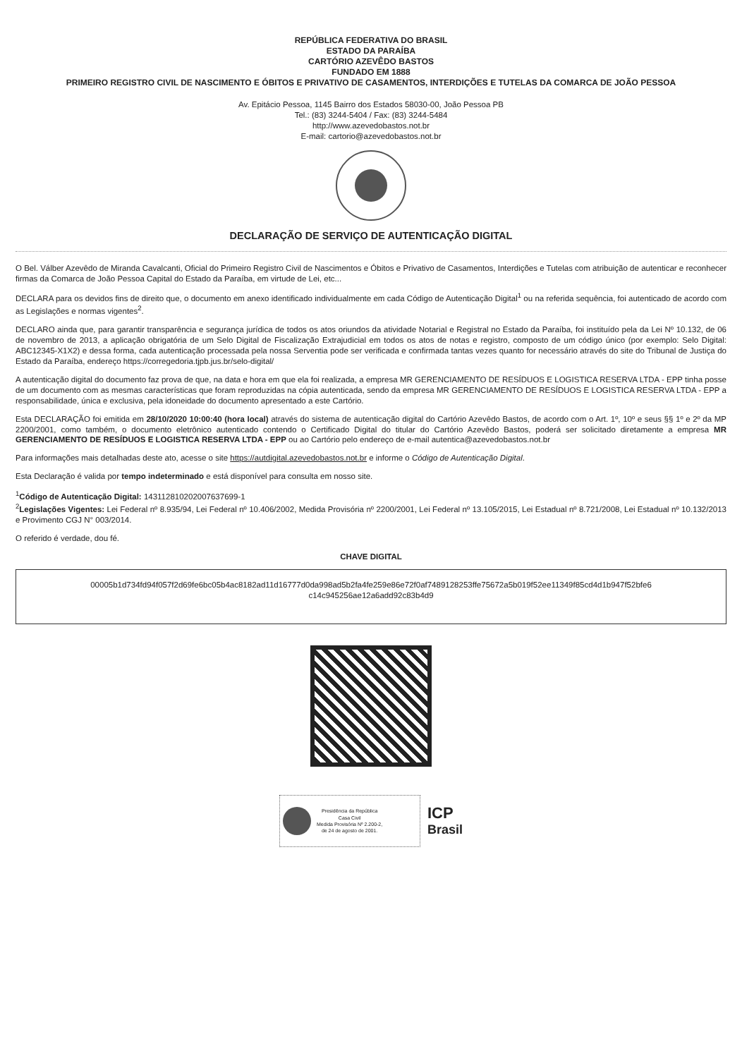REPÚBLICA FEDERATIVA DO BRASIL
ESTADO DA PARAÍBA
CARTÓRIO AZEVÊDO BASTOS
FUNDADO EM 1888
PRIMEIRO REGISTRO CIVIL DE NASCIMENTO E ÓBITOS E PRIVATIVO DE CASAMENTOS, INTERDIÇÕES E TUTELAS DA COMARCA DE JOÃO PESSOA
Av. Epitácio Pessoa, 1145 Bairro dos Estados 58030-00, João Pessoa PB
Tel.: (83) 3244-5404 / Fax: (83) 3244-5484
http://www.azevedobastos.not.br
E-mail: cartorio@azevedobastos.not.br
DECLARAÇÃO DE SERVIÇO DE AUTENTICAÇÃO DIGITAL
O Bel. Válber Azevêdo de Miranda Cavalcanti, Oficial do Primeiro Registro Civil de Nascimentos e Óbitos e Privativo de Casamentos, Interdições e Tutelas com atribuição de autenticar e reconhecer firmas da Comarca de João Pessoa Capital do Estado da Paraíba, em virtude de Lei, etc...
DECLARA para os devidos fins de direito que, o documento em anexo identificado individualmente em cada Código de Autenticação Digital<sup>1</sup> ou na referida sequência, foi autenticado de acordo com as Legislações e normas vigentes<sup>2</sup>.
DECLARO ainda que, para garantir transparência e segurança jurídica de todos os atos oriundos da atividade Notarial e Registral no Estado da Paraíba, foi instituído pela da Lei Nº 10.132, de 06 de novembro de 2013, a aplicação obrigatória de um Selo Digital de Fiscalização Extrajudicial em todos os atos de notas e registro, composto de um código único (por exemplo: Selo Digital: ABC12345-X1X2) e dessa forma, cada autenticação processada pela nossa Serventia pode ser verificada e confirmada tantas vezes quanto for necessário através do site do Tribunal de Justiça do Estado da Paraíba, endereço https://corregedoria.tjpb.jus.br/selo-digital/
A autenticação digital do documento faz prova de que, na data e hora em que ela foi realizada, a empresa MR GERENCIAMENTO DE RESÍDUOS E LOGISTICA RESERVA LTDA - EPP tinha posse de um documento com as mesmas características que foram reproduzidas na cópia autenticada, sendo da empresa MR GERENCIAMENTO DE RESÍDUOS E LOGISTICA RESERVA LTDA - EPP a responsabilidade, única e exclusiva, pela idoneidade do documento apresentado a este Cartório.
Esta DECLARAÇÃO foi emitida em 28/10/2020 10:00:40 (hora local) através do sistema de autenticação digital do Cartório Azevêdo Bastos, de acordo com o Art. 1º, 10º e seus §§ 1º e 2º da MP 2200/2001, como também, o documento eletrônico autenticado contendo o Certificado Digital do titular do Cartório Azevêdo Bastos, poderá ser solicitado diretamente a empresa MR GERENCIAMENTO DE RESÍDUOS E LOGISTICA RESERVA LTDA - EPP ou ao Cartório pelo endereço de e-mail autentica@azevedobastos.not.br
Para informações mais detalhadas deste ato, acesse o site https://autdigital.azevedobastos.not.br e informe o Código de Autenticação Digital.
Esta Declaração é valida por tempo indeterminado e está disponível para consulta em nosso site.
<sup>1</sup> Código de Autenticação Digital: 143112810202007637699-1
<sup>2</sup> Legislações Vigentes: Lei Federal nº 8.935/94, Lei Federal nº 10.406/2002, Medida Provisória nº 2200/2001, Lei Federal nº 13.105/2015, Lei Estadual nº 8.721/2008, Lei Estadual nº 10.132/2013 e Provimento CGJ N° 003/2014.
O referido é verdade, dou fé.
CHAVE DIGITAL
00005b1d734fd94f057f2d69fe6bc05b4ac8182ad11d16777d0da998ad5b2fa4fe259e86e72f0af7489128253ffe75672a5b019f52ee11349f85cd4d1b947f52bfe6
c14c945256ae12a6add92c83b4d9
Presidência da República
Casa Civil
Medida Provisória Nº 2.200-2,
de 24 de agosto de 2001.
ICP
Brasil